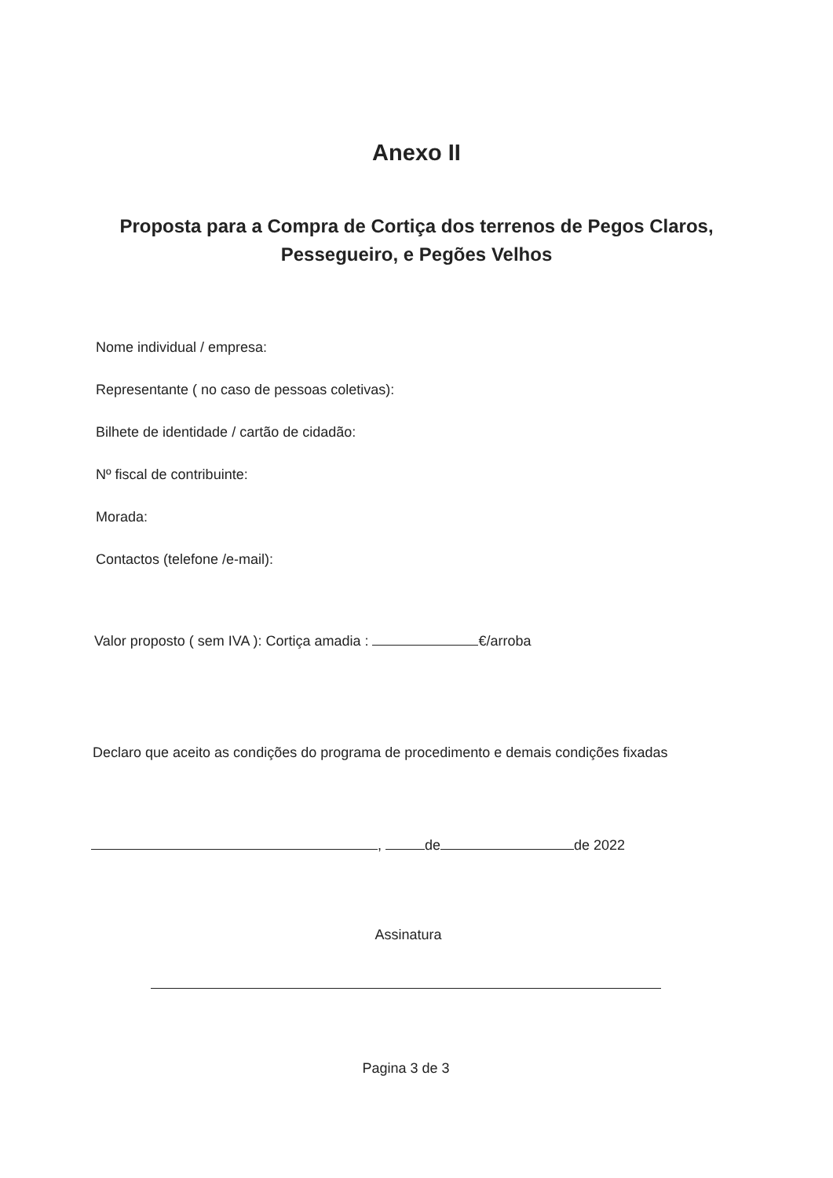Anexo II
Proposta para a Compra de Cortiça dos terrenos de Pegos Claros, Pessegueiro, e Pegões Velhos
Nome individual / empresa:
Representante ( no caso de pessoas coletivas):
Bilhete de identidade / cartão de cidadão:
Nº fiscal de contribuinte:
Morada:
Contactos (telefone /e-mail):
Valor proposto ( sem IVA ): Cortiça amadia : €/arroba
Declaro que aceito as condições do programa de procedimento e demais condições fixadas
, de de 2022
Assinatura
Pagina 3 de 3